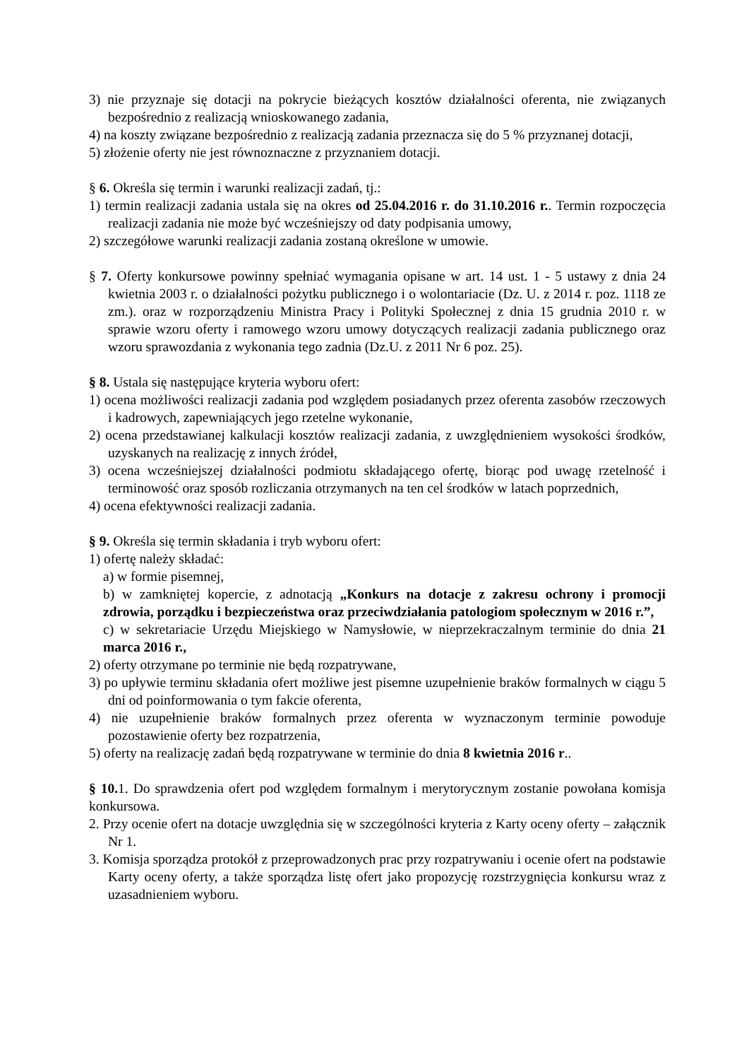3) nie przyznaje się dotacji na pokrycie bieżących kosztów działalności oferenta, nie związanych bezpośrednio z realizacją wnioskowanego zadania,
4) na koszty związane bezpośrednio z realizacją zadania przeznacza się do 5 % przyznanej dotacji,
5) złożenie oferty nie jest równoznaczne z przyznaniem dotacji.
§ 6. Określa się termin i warunki realizacji zadań, tj.:
1) termin realizacji zadania ustala się na okres od 25.04.2016 r. do 31.10.2016 r.. Termin rozpoczęcia realizacji zadania nie może być wcześniejszy od daty podpisania umowy,
2) szczegółowe warunki realizacji zadania zostaną określone w umowie.
§ 7. Oferty konkursowe powinny spełniać wymagania opisane w art. 14 ust. 1 - 5 ustawy z dnia 24 kwietnia 2003 r. o działalności pożytku publicznego i o wolontariacie (Dz. U. z 2014 r. poz. 1118 ze zm.). oraz w rozporządzeniu Ministra Pracy i Polityki Społecznej z dnia 15 grudnia 2010 r. w sprawie wzoru oferty i ramowego wzoru umowy dotyczących realizacji zadania publicznego oraz wzoru sprawozdania z wykonania tego zadnia (Dz.U. z 2011 Nr 6 poz. 25).
§ 8. Ustala się następujące kryteria wyboru ofert:
1) ocena możliwości realizacji zadania pod względem posiadanych przez oferenta zasobów rzeczowych i kadrowych, zapewniających jego rzetelne wykonanie,
2) ocena przedstawianej kalkulacji kosztów realizacji zadania, z uwzględnieniem wysokości środków, uzyskanych na realizację z innych źródeł,
3) ocena wcześniejszej działalności podmiotu składającego ofertę, biorąc pod uwagę rzetelność i terminowość oraz sposób rozliczania otrzymanych na ten cel środków w latach poprzednich,
4) ocena efektywności realizacji zadania.
§ 9. Określa się termin składania i tryb wyboru ofert:
1) ofertę należy składać:
a) w formie pisemnej,
b) w zamkniętej kopercie, z adnotacją „Konkurs na dotacje z zakresu ochrony i promocji zdrowia, porządku i bezpieczeństwa oraz przeciwdziałania patologiom społecznym w 2016 r.”,
c) w sekretariacie Urzędu Miejskiego w Namysłowie, w nieprzekraczalnym terminie do dnia 21 marca 2016 r.,
2) oferty otrzymane po terminie nie będą rozpatrywane,
3) po upływie terminu składania ofert możliwe jest pisemne uzupełnienie braków formalnych w ciągu 5 dni od poinformowania o tym fakcie oferenta,
4) nie uzupełnienie braków formalnych przez oferenta w wyznaczonym terminie powoduje pozostawienie oferty bez rozpatrzenia,
5) oferty na realizację zadań będą rozpatrywane w terminie do dnia 8 kwietnia 2016 r..
§ 10. 1. Do sprawdzenia ofert pod względem formalnym i merytorycznym zostanie powołana komisja konkursowa.
2. Przy ocenie ofert na dotacje uwzględnia się w szczególności kryteria z Karty oceny oferty – załącznik Nr 1.
3. Komisja sporządza protokół z przeprowadzonych prac przy rozpatrywaniu i ocenie ofert na podstawie Karty oceny oferty, a także sporządza listę ofert jako propozycję rozstrzygnięcia konkursu wraz z uzasadnieniem wyboru.